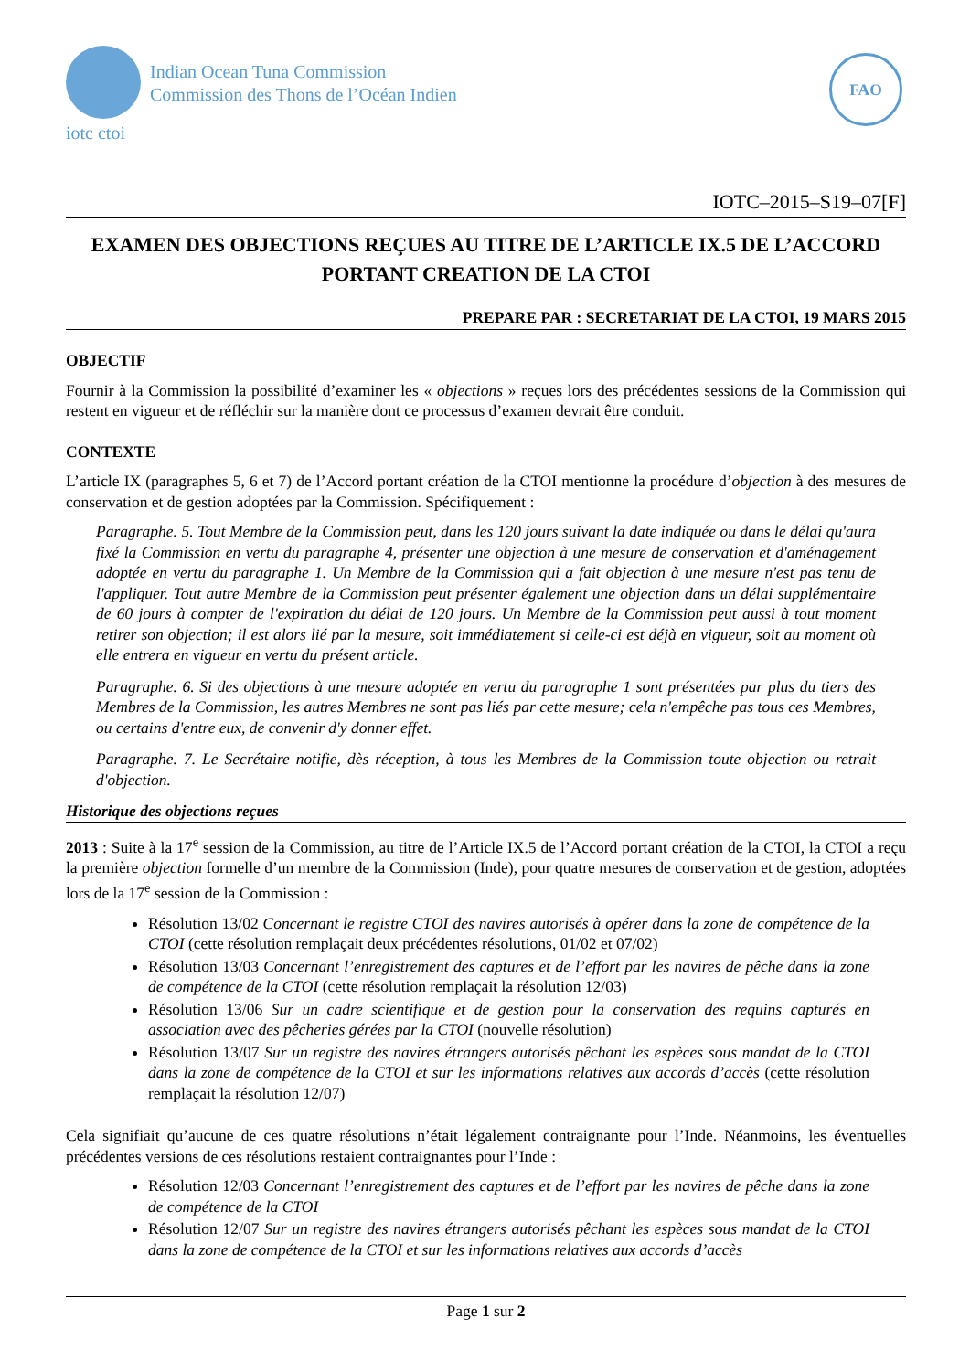Indian Ocean Tuna Commission
Commission des Thons de l’Océan Indien
iotc ctoi
FAO
IOTC–2015–S19–07[F]
EXAMEN DES OBJECTIONS REÇUES AU TITRE DE L’ARTICLE IX.5 DE L’ACCORD PORTANT CREATION DE LA CTOI
PREPARE PAR : SECRETARIAT DE LA CTOI, 19 MARS 2015
OBJECTIF
Fournir à la Commission la possibilité d’examiner les « objections » reçues lors des précédentes sessions de la Commission qui restent en vigueur et de réfléchir sur la manière dont ce processus d’examen devrait être conduit.
CONTEXTE
L’article IX (paragraphes 5, 6 et 7) de l’Accord portant création de la CTOI mentionne la procédure d’objection à des mesures de conservation et de gestion adoptées par la Commission. Spécifiquement :
Paragraphe. 5. Tout Membre de la Commission peut, dans les 120 jours suivant la date indiquée ou dans le délai qu'aura fixé la Commission en vertu du paragraphe 4, présenter une objection à une mesure de conservation et d'aménagement adoptée en vertu du paragraphe 1. Un Membre de la Commission qui a fait objection à une mesure n'est pas tenu de l'appliquer. Tout autre Membre de la Commission peut présenter également une objection dans un délai supplémentaire de 60 jours à compter de l'expiration du délai de 120 jours. Un Membre de la Commission peut aussi à tout moment retirer son objection; il est alors lié par la mesure, soit immédiatement si celle-ci est déjà en vigueur, soit au moment où elle entrera en vigueur en vertu du présent article.
Paragraphe. 6. Si des objections à une mesure adoptée en vertu du paragraphe 1 sont présentées par plus du tiers des Membres de la Commission, les autres Membres ne sont pas liés par cette mesure; cela n'empêche pas tous ces Membres, ou certains d'entre eux, de convenir d'y donner effet.
Paragraphe. 7. Le Secrétaire notifie, dès réception, à tous les Membres de la Commission toute objection ou retrait d'objection.
Historique des objections reçues
2013 : Suite à la 17<sup>e</sup> session de la Commission, au titre de l’Article IX.5 de l’Accord portant création de la CTOI, la CTOI a reçu la première objection formelle d’un membre de la Commission (Inde), pour quatre mesures de conservation et de gestion, adoptées lors de la 17<sup>e</sup> session de la Commission :
Résolution 13/02 Concernant le registre CTOI des navires autorisés à opérer dans la zone de compétence de la CTOI (cette résolution remplaçait deux précédentes résolutions, 01/02 et 07/02)
Résolution 13/03 Concernant l’enregistrement des captures et de l’effort par les navires de pêche dans la zone de compétence de la CTOI (cette résolution remplaçait la résolution 12/03)
Résolution 13/06 Sur un cadre scientifique et de gestion pour la conservation des requins capturés en association avec des pêcheries gérées par la CTOI (nouvelle résolution)
Résolution 13/07 Sur un registre des navires étrangers autorisés pêchant les espèces sous mandat de la CTOI dans la zone de compétence de la CTOI et sur les informations relatives aux accords d’accès (cette résolution remplaçait la résolution 12/07)
Cela signifiait qu’aucune de ces quatre résolutions n’était légalement contraignante pour l’Inde. Néanmoins, les éventuelles précédentes versions de ces résolutions restaient contraignantes pour l’Inde :
Résolution 12/03 Concernant l’enregistrement des captures et de l’effort par les navires de pêche dans la zone de compétence de la CTOI
Résolution 12/07 Sur un registre des navires étrangers autorisés pêchant les espèces sous mandat de la CTOI dans la zone de compétence de la CTOI et sur les informations relatives aux accords d’accès
Page 1 sur 2